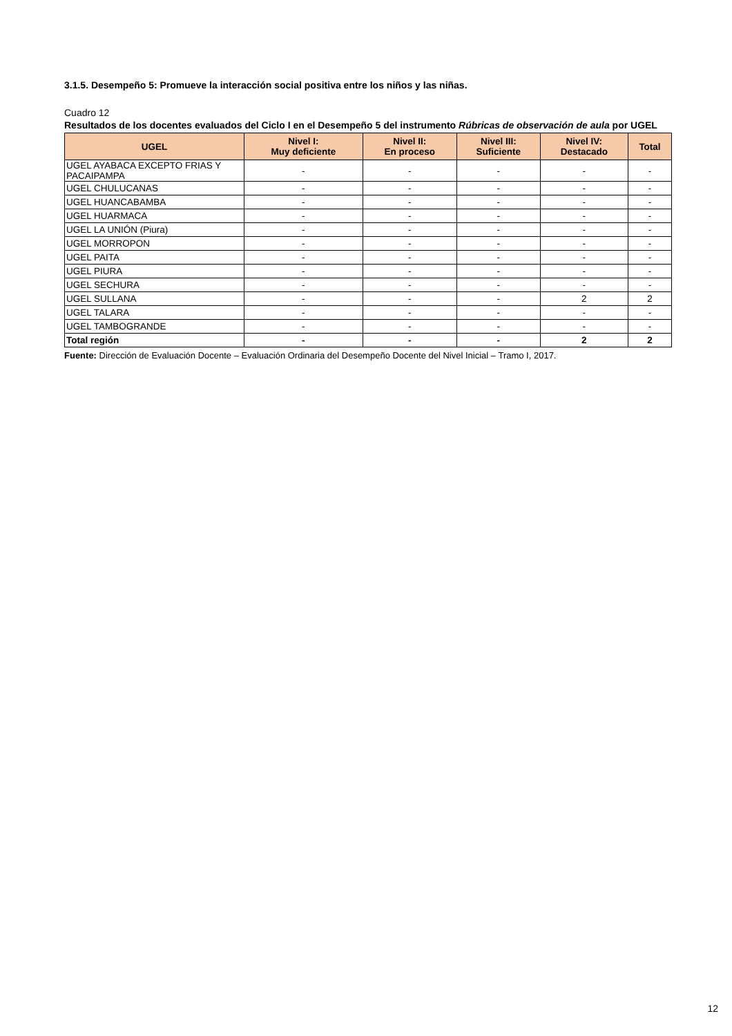3.1.5. Desempeño 5: Promueve la interacción social positiva entre los niños y las niñas.
Cuadro 12
Resultados de los docentes evaluados del Ciclo I en el Desempeño 5 del instrumento Rúbricas de observación de aula por UGEL
| UGEL | Nivel I: Muy deficiente | Nivel II: En proceso | Nivel III: Suficiente | Nivel IV: Destacado | Total |
| --- | --- | --- | --- | --- | --- |
| UGEL AYABACA EXCEPTO FRIAS Y PACAIPAMPA | - | - | - | - | - |
| UGEL CHULUCANAS | - | - | - | - | - |
| UGEL HUANCABAMBA | - | - | - | - | - |
| UGEL HUARMACA | - | - | - | - | - |
| UGEL LA UNIÓN (Piura) | - | - | - | - | - |
| UGEL MORROPON | - | - | - | - | - |
| UGEL PAITA | - | - | - | - | - |
| UGEL PIURA | - | - | - | - | - |
| UGEL SECHURA | - | - | - | - | - |
| UGEL SULLANA | - | - | - | 2 | 2 |
| UGEL TALARA | - | - | - | - | - |
| UGEL TAMBOGRANDE | - | - | - | - | - |
| Total región | - | - | - | 2 | 2 |
Fuente: Dirección de Evaluación Docente – Evaluación Ordinaria del Desempeño Docente del Nivel Inicial – Tramo I, 2017.
12